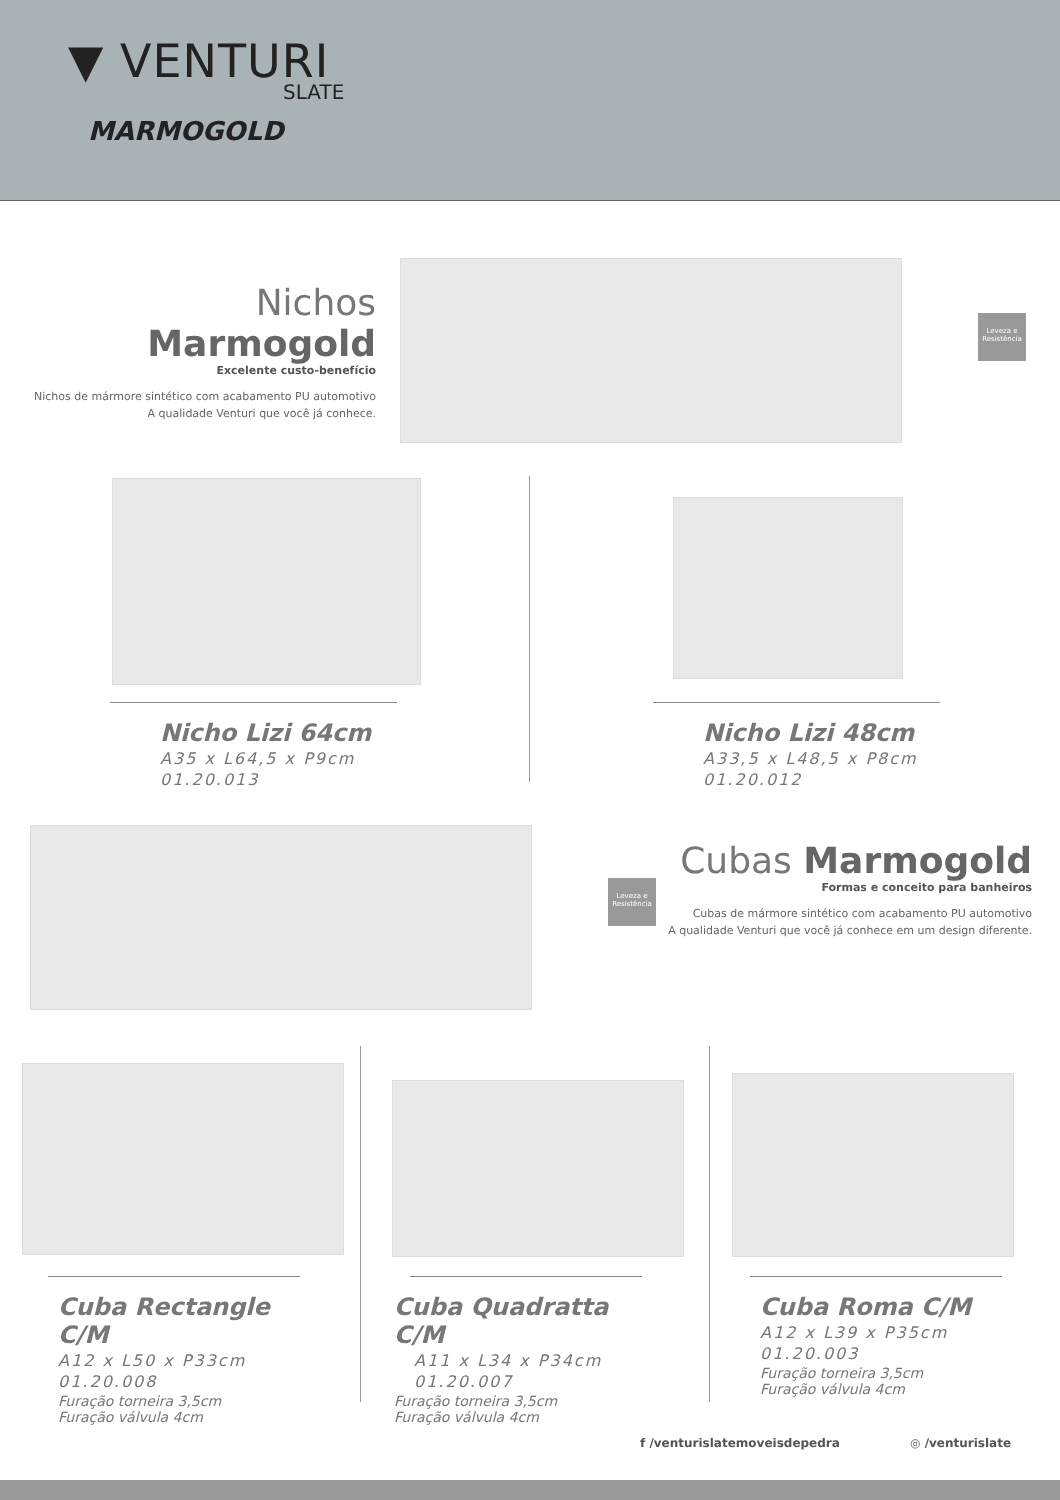▼ VENTURI
SLATE
MARMOGOLD
Nichos Marmogold
Excelente custo-benefício
Nichos de mármore sintético com acabamento PU automotivo
A qualidade Venturi que você já conhece.
Leveza e Resistência
Nicho Lizi 64cm
A35 x L64,5 x P9cm
01.20.013
Nicho Lizi 48cm
A33,5 x L48,5 x P8cm
01.20.012
Leveza e Resistência
Cubas Marmogold
Formas e conceito para banheiros
Cubas de mármore sintético com acabamento PU automotivo
A qualidade Venturi que você já conhece em um design diferente.
Cuba Rectangle C/M
A12 x L50 x P33cm
01.20.008
Furação torneira 3,5cm
Furação válvula 4cm
Cuba Quadratta C/M
A11 x L34 x P34cm
01.20.007
Furação torneira 3,5cm
Furação válvula 4cm
Cuba Roma C/M
A12 x L39 x P35cm
01.20.003
Furação torneira 3,5cm
Furação válvula 4cm
f /venturislatemoveisdepedra ◎ /venturislate